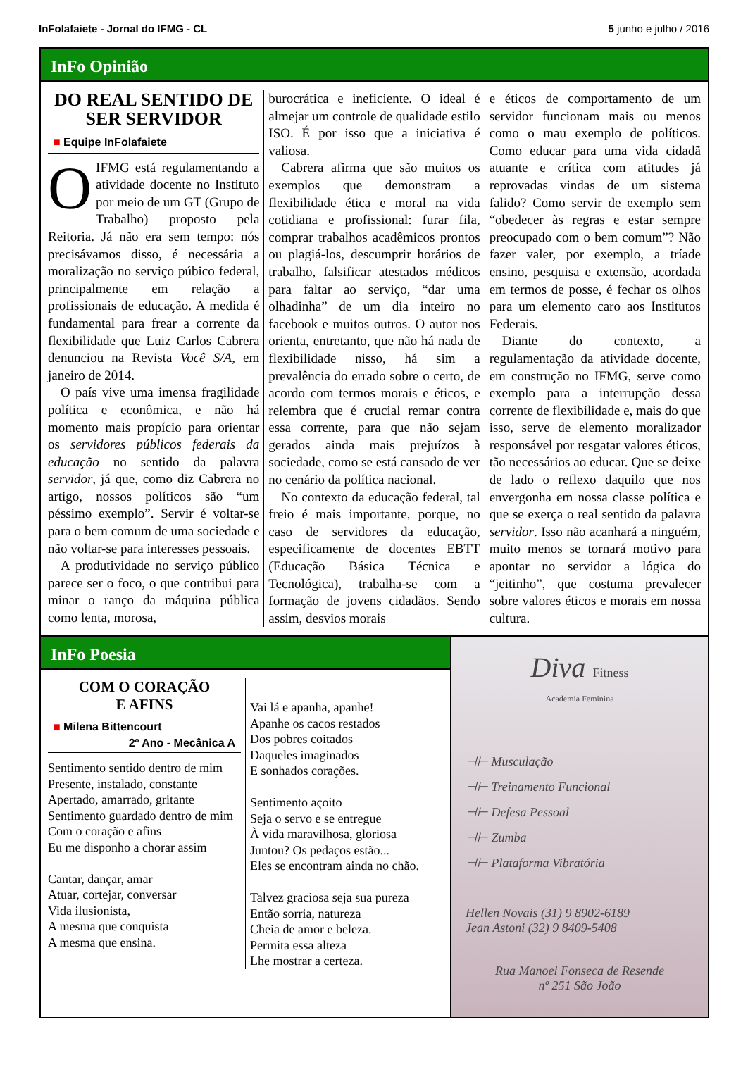InFolafaiete - Jornal do IFMG - CL 5 junho e julho / 2016
InFo Opinião
DO REAL SENTIDO DE SER SERVIDOR
■ Equipe InFolafaiete
O IFMG está regulamentando a atividade docente no Instituto por meio de um GT (Grupo de Trabalho) proposto pela Reitoria. Já não era sem tempo: nós precisávamos disso, é necessária a moralização no serviço púbico federal, principalmente em relação a profissionais de educação. A medida é fundamental para frear a corrente da flexibilidade que Luiz Carlos Cabrera denunciou na Revista Você S/A, em janeiro de 2014.
O país vive uma imensa fragilidade política e econômica, e não há momento mais propício para orientar os servidores públicos federais da educação no sentido da palavra servidor, já que, como diz Cabrera no artigo, nossos políticos são “um péssimo exemplo”. Servir é voltar-se para o bem comum de uma sociedade e não voltar-se para interesses pessoais.
A produtividade no serviço público parece ser o foco, o que contribui para minar o ranço da máquina pública como lenta, morosa,
burocrática e ineficiente. O ideal é almejar um controle de qualidade estilo ISO. É por isso que a iniciativa é valiosa.
Cabrera afirma que são muitos os exemplos que demonstram a flexibilidade ética e moral na vida cotidiana e profissional: furar fila, comprar trabalhos acadêmicos prontos ou plagiá-los, descumprir horários de trabalho, falsificar atestados médicos para faltar ao serviço, “dar uma olhadinha” de um dia inteiro no facebook e muitos outros. O autor nos orienta, entretanto, que não há nada de flexibilidade nisso, há sim a prevalência do errado sobre o certo, de acordo com termos morais e éticos, e relembra que é crucial remar contra essa corrente, para que não sejam gerados ainda mais prejuízos à sociedade, como se está cansado de ver no cenário da política nacional.
No contexto da educação federal, tal freio é mais importante, porque, no caso de servidores da educação, especificamente de docentes EBTT (Educação Básica Técnica e Tecnológica), trabalha-se com a formação de jovens cidadãos. Sendo assim, desvios morais
e éticos de comportamento de um servidor funcionam mais ou menos como o mau exemplo de políticos. Como educar para uma vida cidadã atuante e crítica com atitudes já reprovadas vindas de um sistema falido? Como servir de exemplo sem “obedecer às regras e estar sempre preocupado com o bem comum”? Não fazer valer, por exemplo, a tríade ensino, pesquisa e extensão, acordada em termos de posse, é fechar os olhos para um elemento caro aos Institutos Federais.
Diante do contexto, a regulamentação da atividade docente, em construção no IFMG, serve como exemplo para a interrupção dessa corrente de flexibilidade e, mais do que isso, serve de elemento moralizador responsável por resgatar valores éticos, tão necessários ao educar. Que se deixe de lado o reflexo daquilo que nos envergonha em nossa classe política e que se exerça o real sentido da palavra servidor. Isso não acanhará a ninguém, muito menos se tornará motivo para apontar no servidor a lógica do “jeitinho”, que costuma prevalecer sobre valores éticos e morais em nossa cultura.
InFo Poesia
COM O CORAÇÃO
E AFINS
■ Milena Bittencourt
2º Ano - Mecânica A
Sentimento sentido dentro de mim
Presente, instalado, constante
Apertado, amarrado, gritante
Sentimento guardado dentro de mim
Com o coração e afins
Eu me disponho a chorar assim
Cantar, dançar, amar
Atuar, cortejar, conversar
Vida ilusionista,
A mesma que conquista
A mesma que ensina.
Vai lá e apanha, apanhe!
Apanhe os cacos restados
Dos pobres coitados
Daqueles imaginados
E sonhados corações.
Sentimento açoito
Seja o servo e se entregue
À vida maravilhosa, gloriosa
Juntou? Os pedaços estão...
Eles se encontram ainda no chão.
Talvez graciosa seja sua pureza
Então sorria, natureza
Cheia de amor e beleza.
Permita essa alteza
Lhe mostrar a certeza.
Diva Fitness
Academia Feminina
⊣⊢ Musculação
⊣⊢ Treinamento Funcional
⊣⊢ Defesa Pessoal
⊣⊢ Zumba
⊣⊢ Plataforma Vibratória
Hellen Novais (31) 9 8902-6189
Jean Astoni (32) 9 8409-5408
Rua Manoel Fonseca de Resende
nº 251 São João